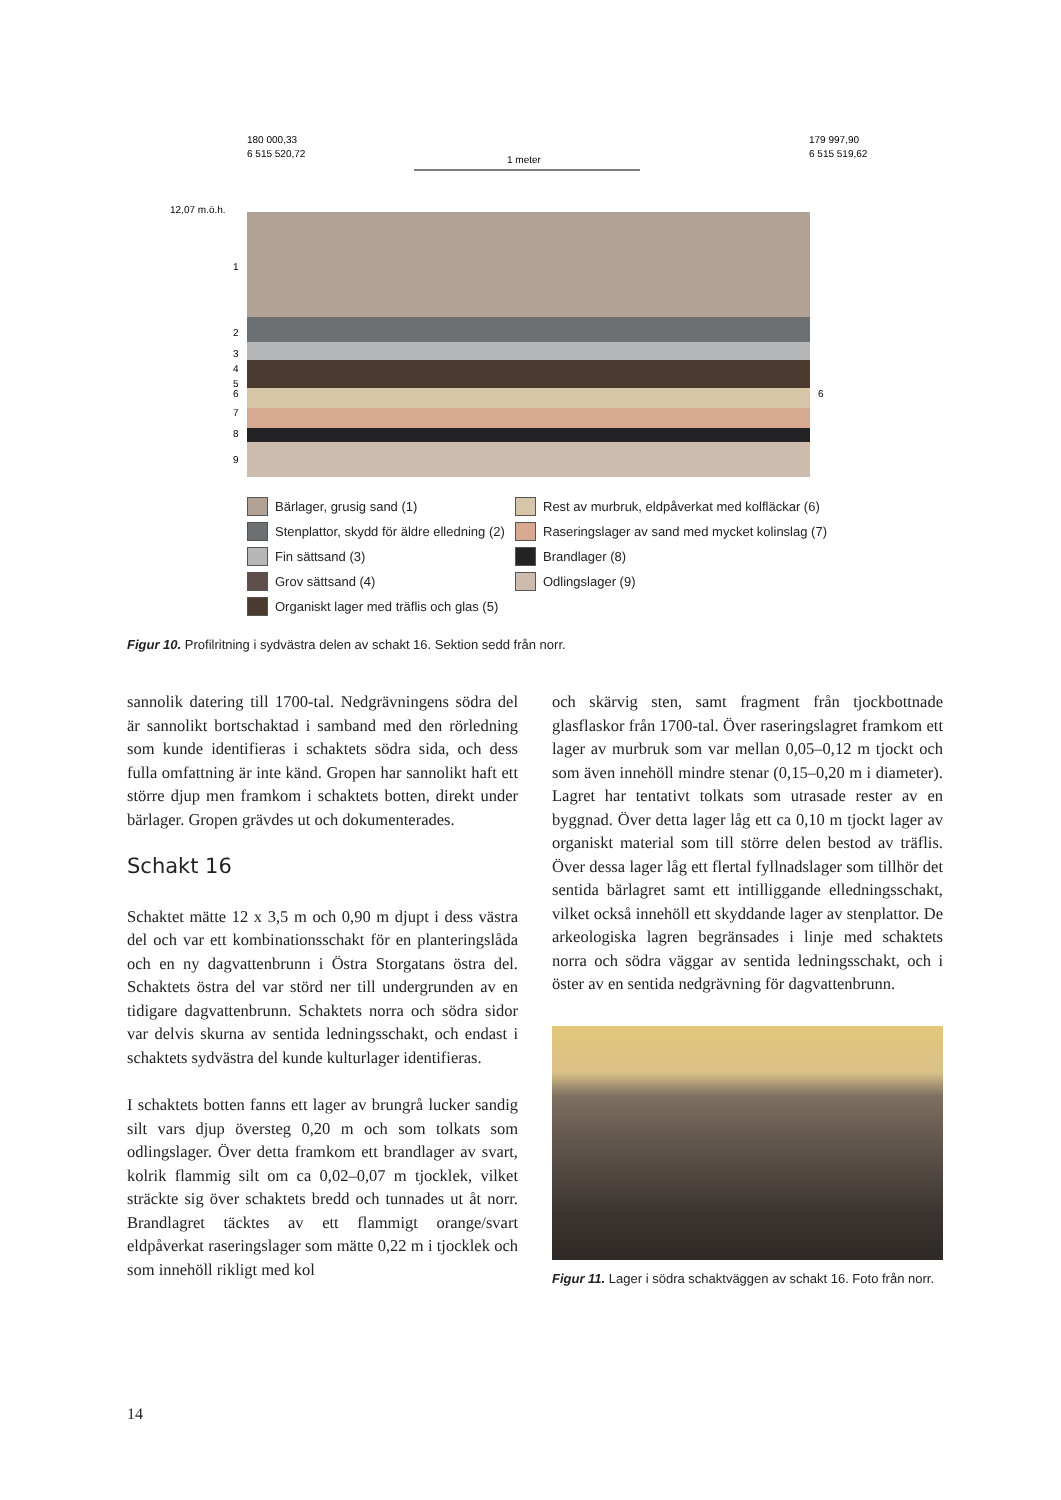180 000,33
6 515 520,72
179 997,90
6 515 519,62
1 meter
12,07 m.ö.h.
1
2
3
4
5
6
7
8
9
6
Bärlager, grusig sand (1)
Stenplattor, skydd för äldre elledning (2)
Fin sättsand (3)
Grov sättsand (4)
Organiskt lager med träflis och glas (5)
Rest av murbruk, eldpåverkat med kolfläckar (6)
Raseringslager av sand med mycket kolinslag (7)
Brandlager (8)
Odlingslager (9)
Figur 10. Profilritning i sydvästra delen av schakt 16. Sektion sedd från norr.
sannolik datering till 1700-tal. Nedgrävningens södra del är sannolikt bortschaktad i samband med den rörledning som kunde identifieras i schaktets södra sida, och dess fulla omfattning är inte känd. Gropen har sannolikt haft ett större djup men framkom i schaktets botten, direkt under bärlager. Gropen grävdes ut och dokumenterades.
Schakt 16
Schaktet mätte 12 x 3,5 m och 0,90 m djupt i dess västra del och var ett kombinationsschakt för en planteringslåda och en ny dagvattenbrunn i Östra Storgatans östra del. Schaktets östra del var störd ner till undergrunden av en tidigare dagvattenbrunn. Schaktets norra och södra sidor var delvis skurna av sentida ledningsschakt, och endast i schaktets sydvästra del kunde kulturlager identifieras.
I schaktets botten fanns ett lager av brungrå lucker sandig silt vars djup översteg 0,20 m och som tolkats som odlingslager. Över detta framkom ett brandlager av svart, kolrik flammig silt om ca 0,02–0,07 m tjocklek, vilket sträckte sig över schaktets bredd och tunnades ut åt norr. Brandlagret täcktes av ett flammigt orange/svart eldpåverkat raseringslager som mätte 0,22 m i tjocklek och som innehöll rikligt med kol
och skärvig sten, samt fragment från tjockbottnade glasflaskor från 1700-tal. Över raseringslagret framkom ett lager av murbruk som var mellan 0,05–0,12 m tjockt och som även innehöll mindre stenar (0,15–0,20 m i diameter). Lagret har tentativt tolkats som utrasade rester av en byggnad. Över detta lager låg ett ca 0,10 m tjockt lager av organiskt material som till större delen bestod av träflis. Över dessa lager låg ett flertal fyllnadslager som tillhör det sentida bärlagret samt ett intilliggande elledningsschakt, vilket också innehöll ett skyddande lager av stenplattor. De arkeologiska lagren begränsades i linje med schaktets norra och södra väggar av sentida ledningsschakt, och i öster av en sentida nedgrävning för dagvattenbrunn.
Figur 11. Lager i södra schaktväggen av schakt 16. Foto från norr.
14